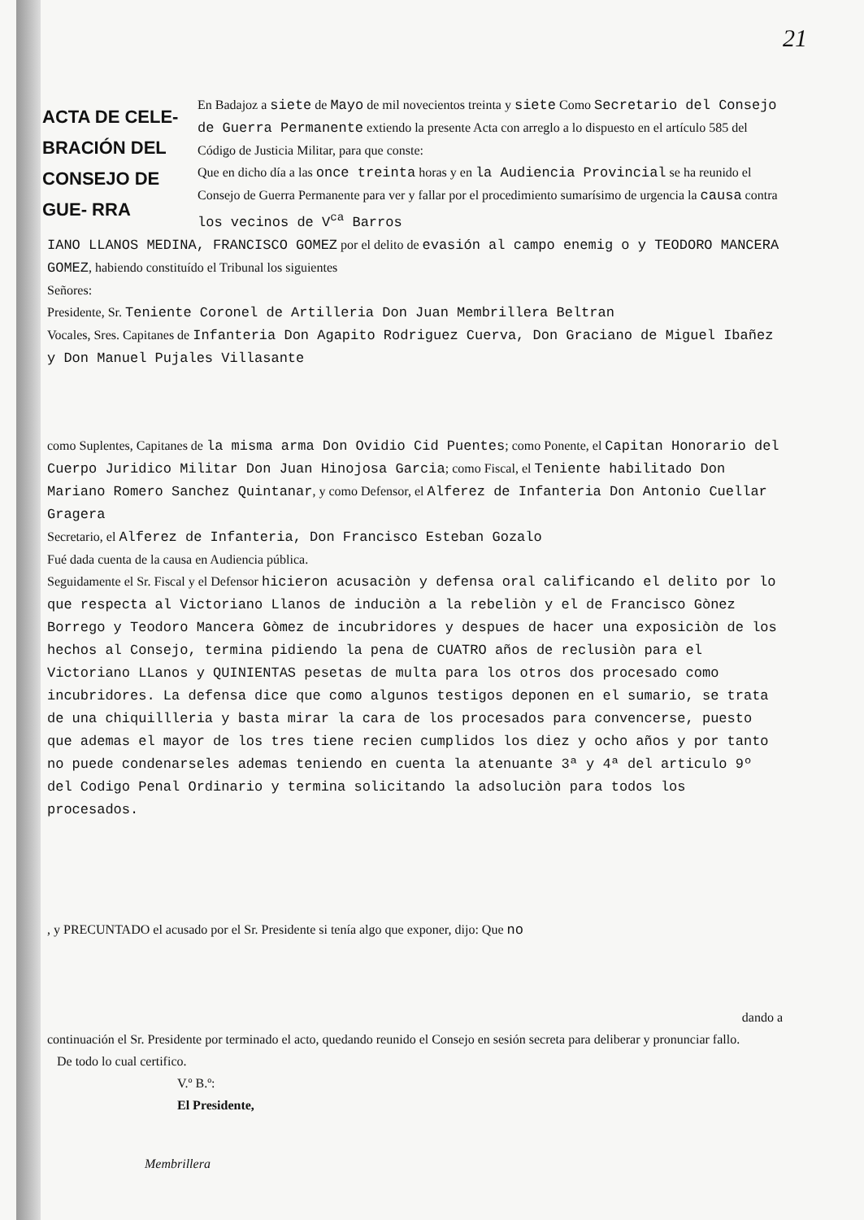21
ACTA DE CELE- BRACIÓN DEL CONSEJO DE GUE- RRA
En Badajoz a siete de Mayo de mil novecientos treinta y siete Como Secretario del Consejo de Guerra Permanente extiendo la presente Acta con arreglo a lo dispuesto en el artículo 585 del Código de Justicia Militar, para que conste:
Que en dicho día a las once treinta horas y en la Audiencia Provincial se ha reunido el Consejo de Guerra Permanente para ver y fallar por el procedimiento sumarísimo de urgencia la causa contra los vecinos de V<sup>ca</sup> Barros
IANO LLANOS MEDINA, FRANCISCO GOMEZ por el delito de evasión al campo enemig o y TEODORO MANCERA GOMEZ, habiendo constituído el Tribunal los siguientes
Señores:
Presidente, Sr. Teniente Coronel de Artilleria Don Juan Membrillera Beltran
Vocales, Sres. Capitanes de Infanteria Don Agapito Rodriguez Cuerva, Don Graciano de Miguel Ibañez y Don Manuel Pujales Villasante
como Suplentes, Capitanes de la misma arma Don Ovidio Cid Puentes; como Ponente, el Capitan Honorario del Cuerpo Juridico Militar Don Juan Hinojosa Garcia; como Fiscal, el Teniente habilitado Don Mariano Romero Sanchez Quintanar, y como Defensor, el Alferez de Infanteria Don Antonio Cuellar Gragera
Secretario, el Alferez de Infanteria, Don Francisco Esteban Gozalo
Fué dada cuenta de la causa en Audiencia pública.
Seguidamente el Sr. Fiscal y el Defensor hicieron acusaciòn y defensa oral calificando el delito por lo que respecta al Victoriano Llanos de induciòn a la rebeliòn y el de Francisco Gònez Borrego y Teodoro Mancera Gòmez de incubridores y despues de hacer una exposiciòn de los hechos al Consejo, termina pidiendo la pena de CUATRO años de reclusiòn para el Victoriano LLanos y QUINIENTAS pesetas de multa para los otros dos procesado como incubridores. La defensa dice que como algunos testigos deponen en el sumario, se trata de una chiquillleria y basta mirar la cara de los procesados para convencerse, puesto que ademas el mayor de los tres tiene recien cumplidos los diez y ocho años y por tanto no puede condenarseles ademas teniendo en cuenta la atenuante 3ª y 4ª del articulo 9º del Codigo Penal Ordinario y termina solicitando la adsoluciòn para todos los procesados.
, y PRECUNTADO el acusado por el Sr. Presidente si tenía algo que exponer, dijo: Que no
dando a
continuación el Sr. Presidente por terminado el acto, quedando reunido el Consejo en sesión secreta para deliberar y pronunciar fallo.
De todo lo cual certifico.
V.º B.º:
El Presidente,
Membrillera